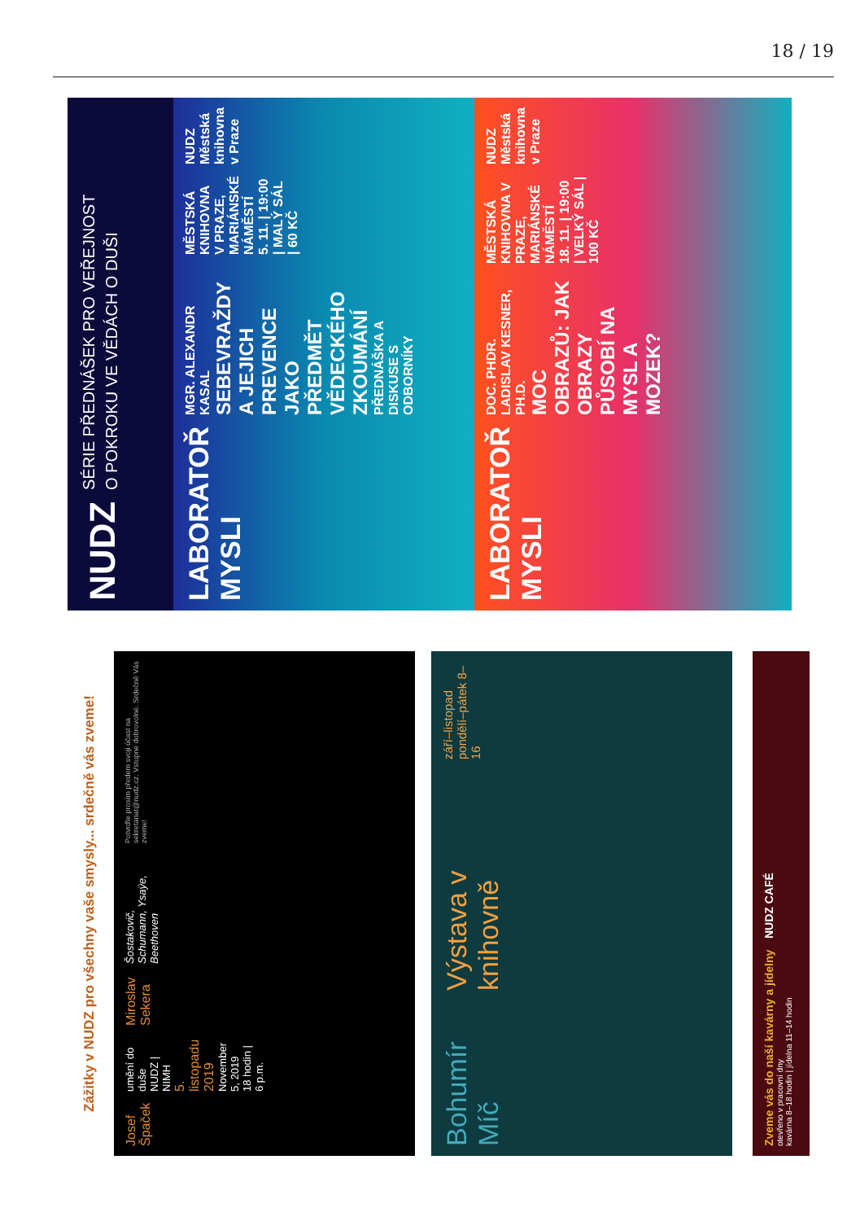18 / 19
NUDZ
SÉRIE PŘEDNÁŠEK PRO VEŘEJNOST
O POKROKU VE VĚDÁCH O DUŠI
LABORATOŘ MYSLI
MGR. ALEXANDR KASAL
SEBEVRAŽDY A JEJICH PREVENCE JAKO PŘEDMĚT VĚDECKÉHO ZKOUMÁNÍ PŘEDNÁŠKA A DISKUSE S ODBORNÍKY
MĚSTSKÁ KNIHOVNA V PRAZE, MARIÁNSKÉ NÁMĚSTÍ
5. 11. | 19:00 | MALÝ SÁL | 60 KČ
NUDZ Městská knihovna v Praze
LABORATOŘ MYSLI
DOC. PHDR. LADISLAV KESNER, PH.D.
MOC OBRAZŮ: JAK OBRAZY PŮSOBÍ NA MYSL A MOZEK?
MĚSTSKÁ KNIHOVNA V PRAZE, MARIÁNSKÉ NÁMĚSTÍ
18. 11. | 19:00 | VELKÝ SÁL | 100 KČ
NUDZ Městská knihovna v Praze
Zážitky v NUDZ pro všechny vaše smysly... srdečně vás zveme!
Josef Špaček
umění do duše
NUDZ | NIMH
5. listopadu 2019
November 5, 2019
18 hodin | 6 p.m.
Miroslav Sekera
Šostakovič, Schumann, Ysaÿe, Beethoven
Potvrďte prosím předem svoji účast na sekretariat@nudz.cz. Vstupné dobrovolné. Srdečně Vás zveme!
Bohumír Míč
Výstava v knihovně
září–listopad
pondělí–pátek 8–16
Zveme vás do naší kavárny a jídelny
otevřeno v pracovní dny
kavárna 8–18 hodin | jídelna 11–14 hodin
NUDZ CAFÉ